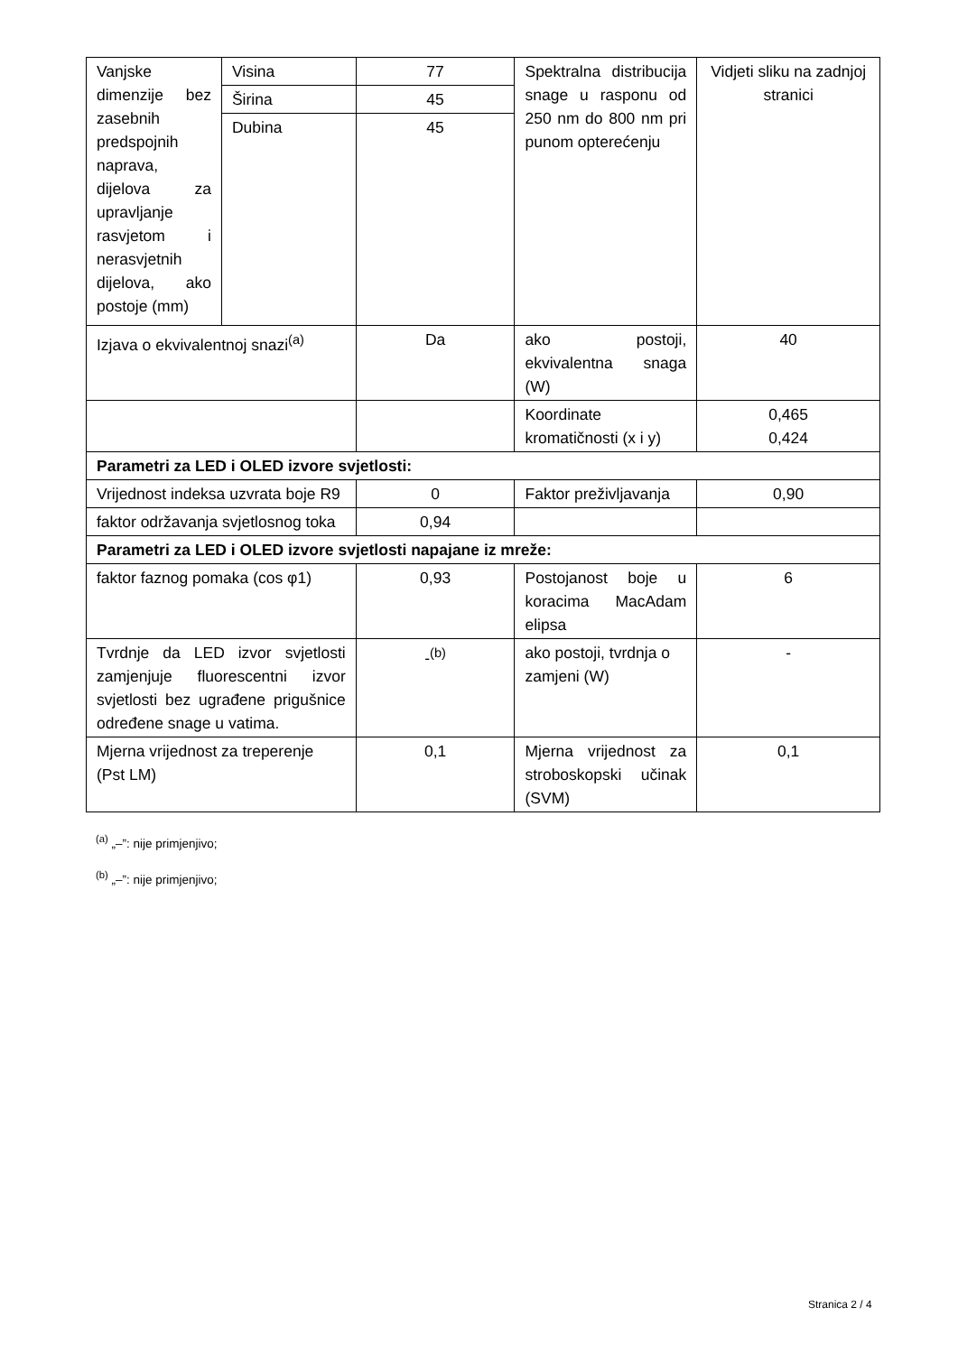| Vanjske dimenzije bez zasebnih predspojnih naprava, dijelova za upravljanje rasvjetom i nerasvjetnih dijelova, ako postoje (mm) | Visina | 77 | Spektralna distribucija snage u rasponu od 250 nm do 800 nm pri punom opterećenju | Vidjeti sliku na zadnjoj stranici |
| | Širina | 45 | | |
| | Dubina | 45 | | |
| Izjava o ekvivalentnoj snazi<sup>(a)</sup> | | Da | ako postoji, ekvivalentna snaga (W) | 40 |
| | | | Koordinate kromatičnosti (x i y) | 0,465 0,424 |
| Parametri za LED i OLED izvore svjetlosti: | | | | |
| Vrijednost indeksa uzvrata boje R9 | | 0 | Faktor preživljavanja | 0,90 |
| faktor održavanja svjetlosnog toka | | 0,94 | | |
| Parametri za LED i OLED izvore svjetlosti napajane iz mreže: | | | | |
| faktor faznog pomaka (cos φ1) | | 0,93 | Postojanost boje u koracima MacAdam elipsa | 6 |
| Tvrdnje da LED izvor svjetlosti zamjenjuje fluorescentni izvor svjetlosti bez ugrađene prigušnice određene snage u vatima. | | -<sup>(b)</sup> | ako postoji, tvrdnja o zamjeni (W) | - |
| Mjerna vrijednost za treperenje (Pst LM) | | 0,1 | Mjerna vrijednost za stroboskopski učinak (SVM) | 0,1 |
<sup>(a)</sup> „–”: nije primjenjivo;
<sup>(b)</sup> „–”: nije primjenjivo;
Stranica 2 / 4